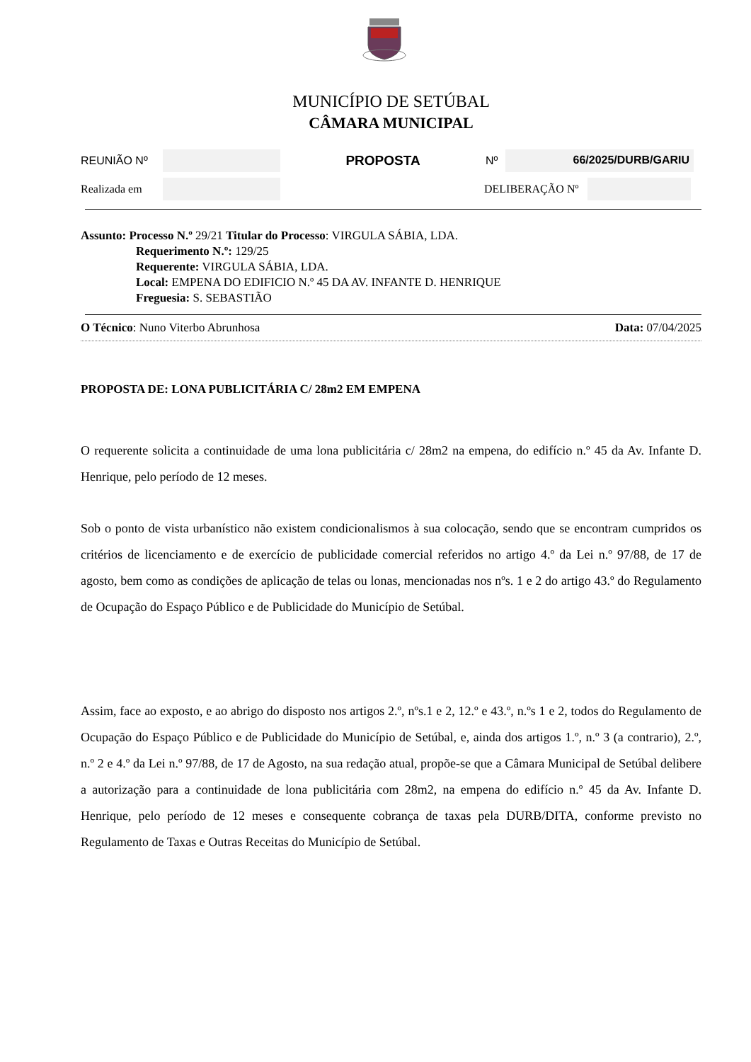MUNICÍPIO DE SETÚBAL
CÂMARA MUNICIPAL
REUNIÃO Nº PROPOSTA Nº 66/2025/DURB/GARIU
Realizada em DELIBERAÇÃO Nº
Assunto: Processo N.º 29/21 Titular do Processo: VIRGULA SÁBIA, LDA.
Requerimento N.º: 129/25
Requerente: VIRGULA SÁBIA, LDA.
Local: EMPENA DO EDIFICIO N.º 45 DA AV. INFANTE D. HENRIQUE
Freguesia: S. SEBASTIÃO
O Técnico: Nuno Viterbo Abrunhosa Data: 07/04/2025
PROPOSTA DE: LONA PUBLICITÁRIA C/ 28m2 EM EMPENA
O requerente solicita a continuidade de uma lona publicitária c/ 28m2 na empena, do edifício n.º 45 da Av. Infante D. Henrique, pelo período de 12 meses.
Sob o ponto de vista urbanístico não existem condicionalismos à sua colocação, sendo que se encontram cumpridos os critérios de licenciamento e de exercício de publicidade comercial referidos no artigo 4.º da Lei n.º 97/88, de 17 de agosto, bem como as condições de aplicação de telas ou lonas, mencionadas nos nºs. 1 e 2 do artigo 43.º do Regulamento de Ocupação do Espaço Público e de Publicidade do Município de Setúbal.
Assim, face ao exposto, e ao abrigo do disposto nos artigos 2.º, nºs.1 e 2, 12.º e 43.º, n.ºs 1 e 2, todos do Regulamento de Ocupação do Espaço Público e de Publicidade do Município de Setúbal, e, ainda dos artigos 1.º, n.º 3 (a contrario), 2.º, n.º 2 e 4.º da Lei n.º 97/88, de 17 de Agosto, na sua redação atual, propõe-se que a Câmara Municipal de Setúbal delibere a autorização para a continuidade de lona publicitária com 28m2, na empena do edifício n.º 45 da Av. Infante D. Henrique, pelo período de 12 meses e consequente cobrança de taxas pela DURB/DITA, conforme previsto no Regulamento de Taxas e Outras Receitas do Município de Setúbal.